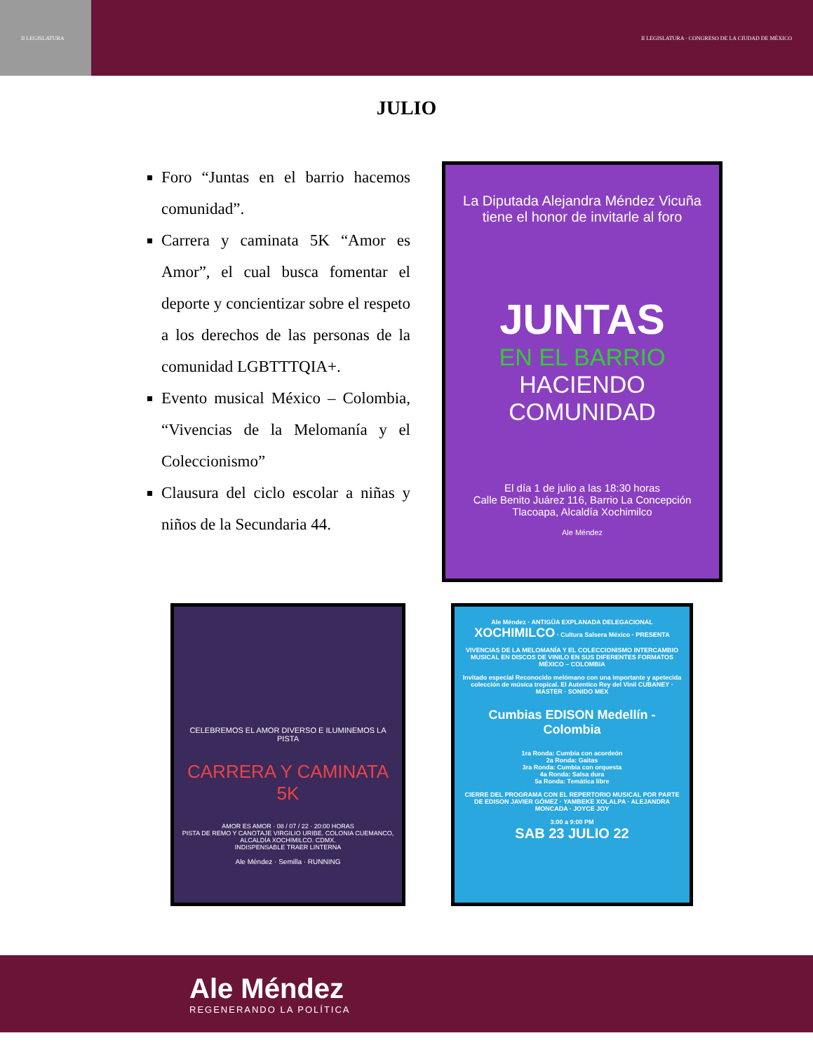II LEGISLATURA II LEGISLATURA · CONGRESO DE LA CIUDAD DE MÉXICO
JULIO
Foro “Juntas en el barrio hacemos comunidad”.
Carrera y caminata 5K “Amor es Amor”, el cual busca fomentar el deporte y concientizar sobre el respeto a los derechos de las personas de la comunidad LGBTTTQIA+.
Evento musical México – Colombia, “Vivencias de la Melomanía y el Coleccionismo”
Clausura del ciclo escolar a niñas y niños de la Secundaria 44.
La Diputada Alejandra Méndez Vicuña
tiene el honor de invitarle al foro
JUNTAS
EN EL BARRIO
HACIENDO COMUNIDAD
El día 1 de julio a las 18:30 horas
Calle Benito Juárez 116, Barrio La Concepción
Tlacoapa, Alcaldía Xochimilco
Ale Méndez
CELEBREMOS EL AMOR DIVERSO E ILUMINEMOS LA PISTA
CARRERA Y CAMINATA 5K
AMOR ES AMOR · 08 / 07 / 22 · 20:00 HORAS
PISTA DE REMO Y CANOTAJE VIRGILIO URIBE. COLONIA CUEMANCO, ALCALDÍA XOCHIMILCO. CDMX.
INDISPENSABLE TRAER LINTERNA
Ale Méndez · Semilla · RUNNING
Ale Méndez · ANTIGÜA EXPLANADA DELEGACIONAL XOCHIMILCO · Cultura Salsera México · PRESENTA
VIVENCIAS DE LA MELOMANÍA Y EL COLECCIONISMO INTERCAMBIO MUSICAL EN DISCOS DE VINILO EN SUS DIFERENTES FORMATOS MÉXICO – COLOMBIA
Invitado especial Reconocido melómano con una importante y apetecida colección de música tropical. El Autentico Rey del Vinil CUBANEY · MASTER · SONIDO MEX
Cumbias EDISON Medellín - Colombia
1ra Ronda: Cumbia con acordeón
2a Ronda: Gaitas
3ra Ronda: Cumbia con orquesta
4a Ronda: Salsa dura
5a Ronda: Temática libre
CIERRE DEL PROGRAMA CON EL REPERTORIO MUSICAL POR PARTE DE EDISON JAVIER GÓMEZ · YAMBEKE XOLALPA · ALEJANDRA MONCADA · JOYCE JOY
3:00 a 9:00 PM
SAB 23 JULIO 22
Ale Méndez
REGENERANDO LA POLÍTICA